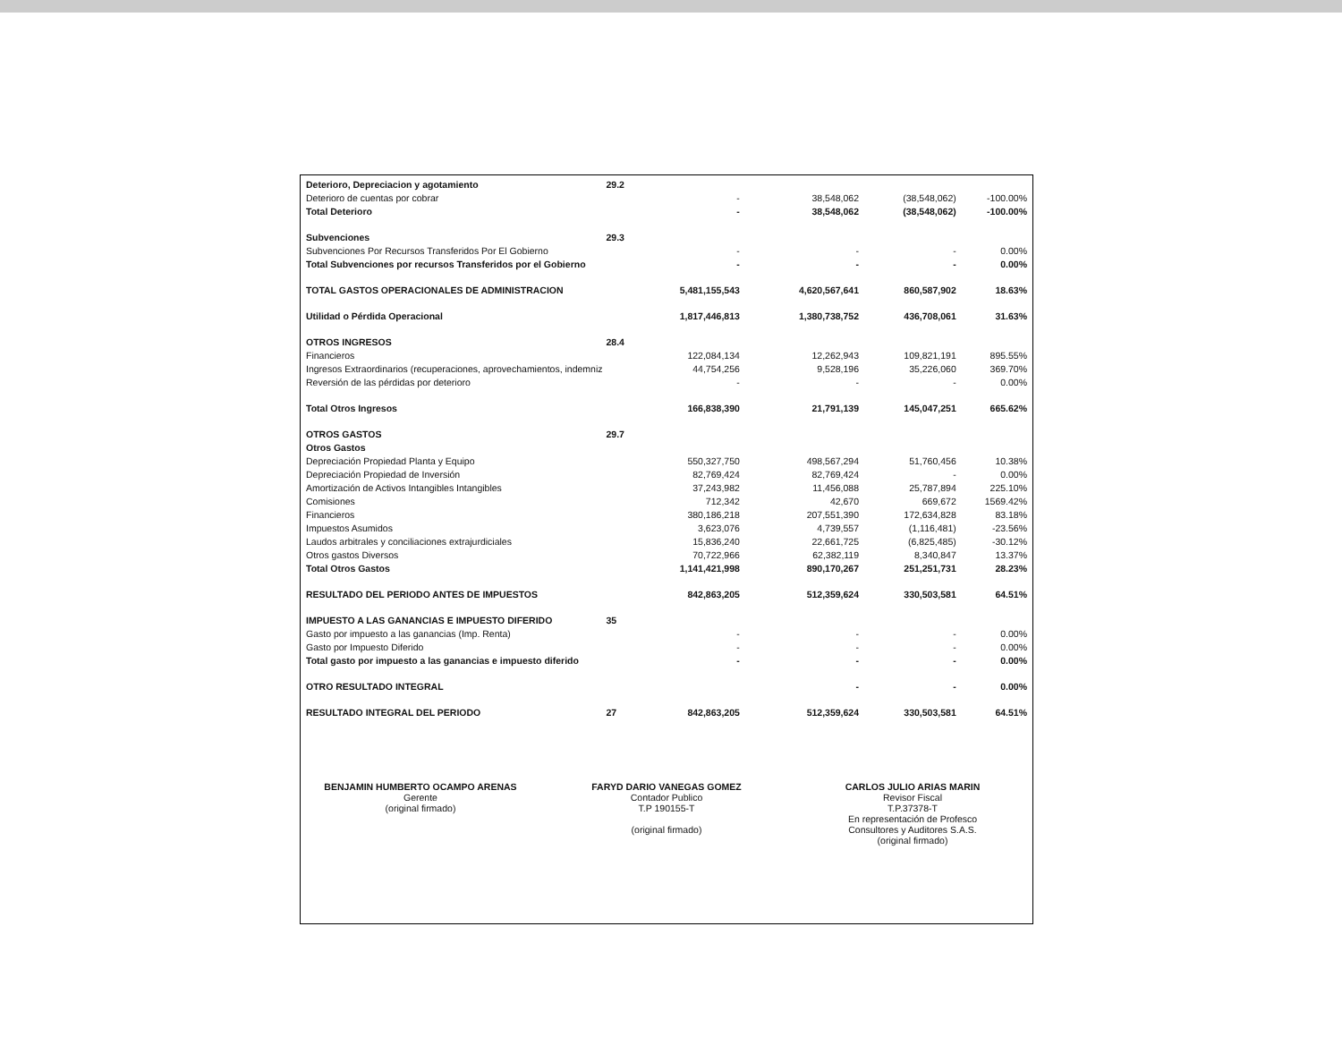| Deterioro, Depreciacion y agotamiento | 29.2 | | | | |
| Deterioro de cuentas por cobrar | | - | 38,548,062 | (38,548,062) | -100.00% |
| Total Deterioro | | - | 38,548,062 | (38,548,062) | -100.00% |
| Subvenciones | 29.3 | | | | |
| Subvenciones Por Recursos Transferidos Por El Gobierno | | - | - | - | 0.00% |
| Total Subvenciones por recursos Transferidos por el Gobierno | | - | - | - | 0.00% |
| TOTAL GASTOS OPERACIONALES DE ADMINISTRACION | | 5,481,155,543 | 4,620,567,641 | 860,587,902 | 18.63% |
| Utilidad o Pérdida Operacional | | 1,817,446,813 | 1,380,738,752 | 436,708,061 | 31.63% |
| OTROS INGRESOS | 28.4 | | | | |
| Financieros | | 122,084,134 | 12,262,943 | 109,821,191 | 895.55% |
| Ingresos Extraordinarios (recuperaciones, aprovechamientos, indemniz | | 44,754,256 | 9,528,196 | 35,226,060 | 369.70% |
| Reversión de las pérdidas por deterioro | | - | - | - | 0.00% |
| Total Otros Ingresos | | 166,838,390 | 21,791,139 | 145,047,251 | 665.62% |
| OTROS GASTOS | 29.7 | | | | |
| Otros Gastos | | | | | |
| Depreciación Propiedad Planta y Equipo | | 550,327,750 | 498,567,294 | 51,760,456 | 10.38% |
| Depreciación Propiedad de Inversión | | 82,769,424 | 82,769,424 | - | 0.00% |
| Amortización de Activos Intangibles Intangibles | | 37,243,982 | 11,456,088 | 25,787,894 | 225.10% |
| Comisiones | | 712,342 | 42,670 | 669,672 | 1569.42% |
| Financieros | | 380,186,218 | 207,551,390 | 172,634,828 | 83.18% |
| Impuestos Asumidos | | 3,623,076 | 4,739,557 | (1,116,481) | -23.56% |
| Laudos arbitrales y conciliaciones extrajurdiciales | | 15,836,240 | 22,661,725 | (6,825,485) | -30.12% |
| Otros gastos Diversos | | 70,722,966 | 62,382,119 | 8,340,847 | 13.37% |
| Total Otros Gastos | | 1,141,421,998 | 890,170,267 | 251,251,731 | 28.23% |
| RESULTADO DEL PERIODO ANTES DE IMPUESTOS | | 842,863,205 | 512,359,624 | 330,503,581 | 64.51% |
| IMPUESTO A LAS GANANCIAS E IMPUESTO DIFERIDO | 35 | | | | |
| Gasto por impuesto a las ganancias (Imp. Renta) | | - | - | - | 0.00% |
| Gasto por Impuesto Diferido | | - | - | - | 0.00% |
| Total gasto por impuesto a las ganancias e impuesto diferido | | - | - | - | 0.00% |
| OTRO RESULTADO INTEGRAL | | | - | - | 0.00% |
| RESULTADO INTEGRAL DEL PERIODO | 27 | 842,863,205 | 512,359,624 | 330,503,581 | 64.51% |
BENJAMIN HUMBERTO OCAMPO ARENAS
Gerente
(original firmado)
FARYD DARIO VANEGAS GOMEZ
Contador Publico
T.P 190155-T
(original firmado)
CARLOS JULIO ARIAS MARIN
Revisor Fiscal
T.P.37378-T
En representación de Profesco
Consultores y Auditores S.A.S.
(original firmado)